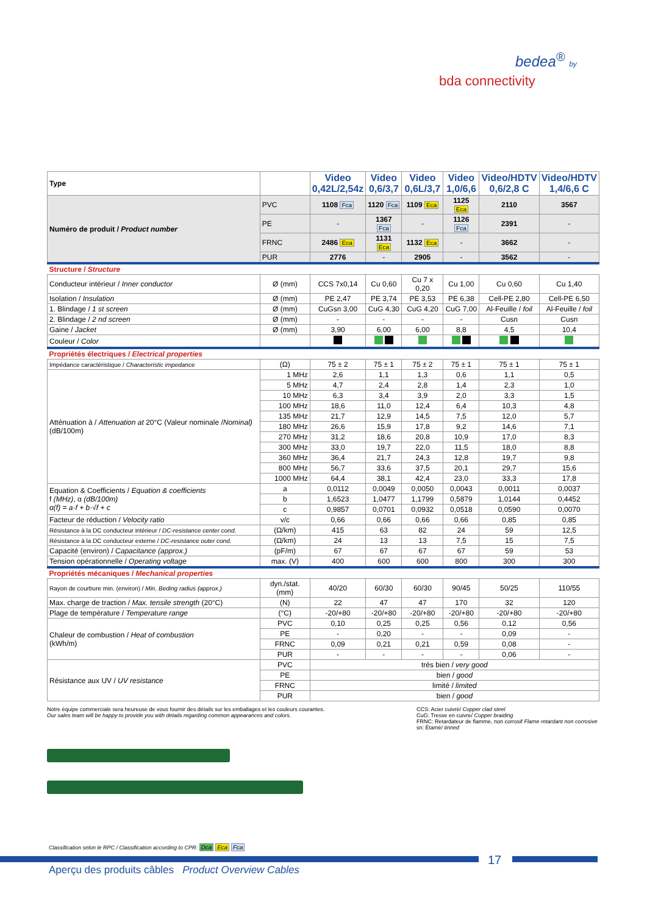bedea<sup>®</sup> by
bda connectivity
| Type | | Video 0,42L/2,54z | Video 0,6/3,7 | Video 0,6L/3,7 | Video 1,0/6,6 | Video/HDTV 0,6/2,8 C | Video/HDTV 1,4/6,6 C |
| Numéro de produit / Product number | PVC | 1108 Fca | 1120 Fca | 1109 Eca | 1125 Eca | 2110 | 3567 |
| | PE | - | 1367 Fca | - | 1126 Fca | 2391 | - |
| | FRNC | 2486 Eca | 1131 Eca | 1132 Eca | - | 3662 | - |
| | PUR | 2776 | - | 2905 | - | 3562 | - |
| Structure / Structure | | | | | | | |
| Conducteur intérieur / Inner conductor | Ø (mm) | CCS 7x0,14 | Cu 0,60 | Cu 7 x 0,20 | Cu 1,00 | Cu 0,60 | Cu 1,40 |
| Isolation / Insulation | Ø (mm) | PE 2,47 | PE 3,74 | PE 3,53 | PE 6,38 | Cell-PE 2,80 | Cell-PE 6,50 |
| 1. Blindage / 1 st screen | Ø (mm) | CuGsn 3,00 | CuG 4,30 | CuG 4,20 | CuG 7,00 | Al-Feuille / foil | Al-Feuille / foil |
| 2. Blindage / 2 nd screen | Ø (mm) | - | - | - | - | Cusn | Cusn |
| Gaine / Jacket | Ø (mm) | 3,90 | 6,00 | 6,00 | 8,8 | 4,5 | 10,4 |
| Couleur / Color | | | | | | | |
| Propriétés électriques / Electrical properties | | | | | | | |
| Impédance caractéristique / Characteristic impedance | (Ω) | 75 ± 2 | 75 ± 1 | 75 ± 2 | 75 ± 1 | 75 ± 1 | 75 ± 1 |
| Atténuation à / Attenuation at 20°C (Valeur nominale / Nominal) (dB/100m) | 1 MHz | 2,6 | 1,1 | 1,3 | 0,6 | 1,1 | 0,5 |
| | 5 MHz | 4,7 | 2,4 | 2,8 | 1,4 | 2,3 | 1,0 |
| | 10 MHz | 6,3 | 3,4 | 3,9 | 2,0 | 3,3 | 1,5 |
| | 100 MHz | 18,6 | 11,0 | 12,4 | 6,4 | 10,3 | 4,8 |
| | 135 MHz | 21,7 | 12,9 | 14,5 | 7,5 | 12,0 | 5,7 |
| | 180 MHz | 26,6 | 15,9 | 17,8 | 9,2 | 14,6 | 7,1 |
| | 270 MHz | 31,2 | 18,6 | 20,8 | 10,9 | 17,0 | 8,3 |
| | 300 MHz | 33,0 | 19,7 | 22,0 | 11,5 | 18,0 | 8,8 |
| | 360 MHz | 36,4 | 21,7 | 24,3 | 12,8 | 19,7 | 9,8 |
| | 800 MHz | 56,7 | 33,6 | 37,5 | 20,1 | 29,7 | 15,6 |
| | 1000 MHz | 64,4 | 38,1 | 42,4 | 23,0 | 33,3 | 17,8 |
| Equation & Coefficients / Equation & coefficients f (MHz) , α (dB/100m) α(f) = a·f + b·√f + c | a | 0,0112 | 0,0049 | 0,0050 | 0,0043 | 0,0011 | 0,0037 |
| | b | 1,6523 | 1,0477 | 1,1799 | 0,5879 | 1,0144 | 0,4452 |
| | c | 0,9857 | 0,0701 | 0,0932 | 0,0518 | 0,0590 | 0,0070 |
| Facteur de réduction / Velocity ratio | v/c | 0,66 | 0,66 | 0,66 | 0,66 | 0,85 | 0,85 |
| Résistance à la DC conducteur intérieur / DC-resistance center cond. | (Ω/km) | 415 | 63 | 82 | 24 | 59 | 12,5 |
| Résistance à la DC conducteur externe / DC-resistance outer cond. | (Ω/km) | 24 | 13 | 13 | 7,5 | 15 | 7,5 |
| Capacité (environ) / Capacitance (approx.) | (pF/m) | 67 | 67 | 67 | 67 | 59 | 53 |
| Tension opérationnelle / Operating voltage | max. (V) | 400 | 600 | 600 | 800 | 300 | 300 |
| Propriétés mécaniques / Mechanical properties | | | | | | | |
| Rayon de courbure min. (environ) / Min. Beding radius (approx.) | dyn./stat. (mm) | 40/20 | 60/30 | 60/30 | 90/45 | 50/25 | 110/55 |
| Max. charge de traction / Max. tensile strength (20°C) | (N) | 22 | 47 | 47 | 170 | 32 | 120 |
| Plage de température / Temperature range | (°C) | -20/+80 | -20/+80 | -20/+80 | -20/+80 | -20/+80 | -20/+80 |
| Chaleur de combustion / Heat of combustion (kWh/m) | PVC | 0,10 | 0,25 | 0,25 | 0,56 | 0,12 | 0,56 |
| | PE | - | 0,20 | - | - | 0,09 | - |
| | FRNC | 0,09 | 0,21 | 0,21 | 0,59 | 0,08 | - |
| | PUR | - | - | - | - | 0,06 | - |
| Résistance aux UV / UV resistance | PVC | très bien / very good | | | | | |
| | PE | bien / good | | | | | |
| | FRNC | limité / limited | | | | | |
| | PUR | bien / good | | | | | |
Notre équipe commerciale sera heureuse de vous fournir des détails sur les emballages et les couleurs courantes.
Our sales team will be happy to provide you with details regarding common appearances and colors.
CCS: Acier cuivré/ Copper clad steel
CuG: Tresse en cuivre/ Copper braiding
FRNC: Retardateur de flamme, non corrosif Flame retardant non corrosive
sn: Étamé/ tinned
Classification selon le RPC / Classification according to CPR: Dca Eca Fca
17
Aperçu des produits câbles Product Overview Cables